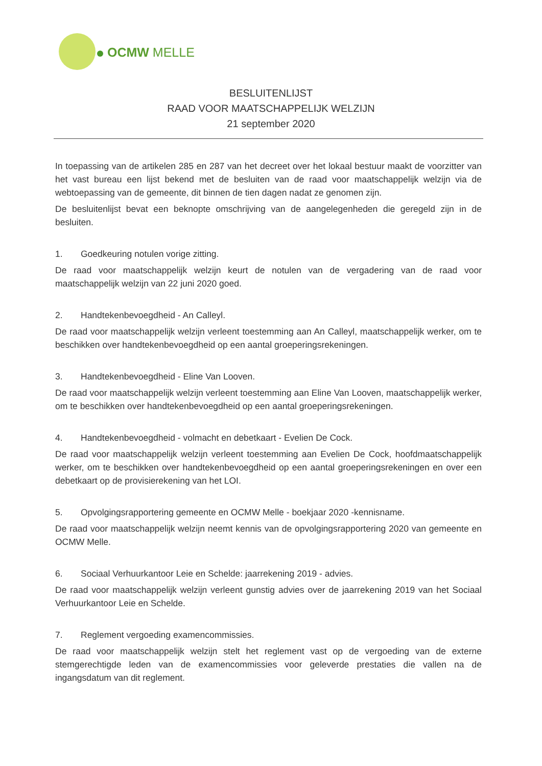OCMW MELLE
BESLUITENLIJST
RAAD VOOR MAATSCHAPPELIJK WELZIJN
21 september 2020
In toepassing van de artikelen 285 en 287 van het decreet over het lokaal bestuur maakt de voorzitter van het vast bureau een lijst bekend met de besluiten van de raad voor maatschappelijk welzijn via de webtoepassing van de gemeente, dit binnen de tien dagen nadat ze genomen zijn.
De besluitenlijst bevat een beknopte omschrijving van de aangelegenheden die geregeld zijn in de besluiten.
1. Goedkeuring notulen vorige zitting.
De raad voor maatschappelijk welzijn keurt de notulen van de vergadering van de raad voor maatschappelijk welzijn van 22 juni 2020 goed.
2. Handtekenbevoegdheid - An Calleyl.
De raad voor maatschappelijk welzijn verleent toestemming aan An Calleyl, maatschappelijk werker, om te beschikken over handtekenbevoegdheid op een aantal groeperingsrekeningen.
3. Handtekenbevoegdheid - Eline Van Looven.
De raad voor maatschappelijk welzijn verleent toestemming aan Eline Van Looven, maatschappelijk werker, om te beschikken over handtekenbevoegdheid op een aantal groeperingsrekeningen.
4. Handtekenbevoegdheid - volmacht en debetkaart - Evelien De Cock.
De raad voor maatschappelijk welzijn verleent toestemming aan Evelien De Cock, hoofdmaatschappelijk werker, om te beschikken over handtekenbevoegdheid op een aantal groeperingsrekeningen en over een debetkaart op de provisierekening van het LOI.
5. Opvolgingsrapportering gemeente en OCMW Melle - boekjaar 2020 -kennisname.
De raad voor maatschappelijk welzijn neemt kennis van de opvolgingsrapportering 2020 van gemeente en OCMW Melle.
6. Sociaal Verhuurkantoor Leie en Schelde: jaarrekening 2019 - advies.
De raad voor maatschappelijk welzijn verleent gunstig advies over de jaarrekening 2019 van het Sociaal Verhuurkantoor Leie en Schelde.
7. Reglement vergoeding examencommissies.
De raad voor maatschappelijk welzijn stelt het reglement vast op de vergoeding van de externe stemgerechtigde leden van de examencommissies voor geleverde prestaties die vallen na de ingangsdatum van dit reglement.